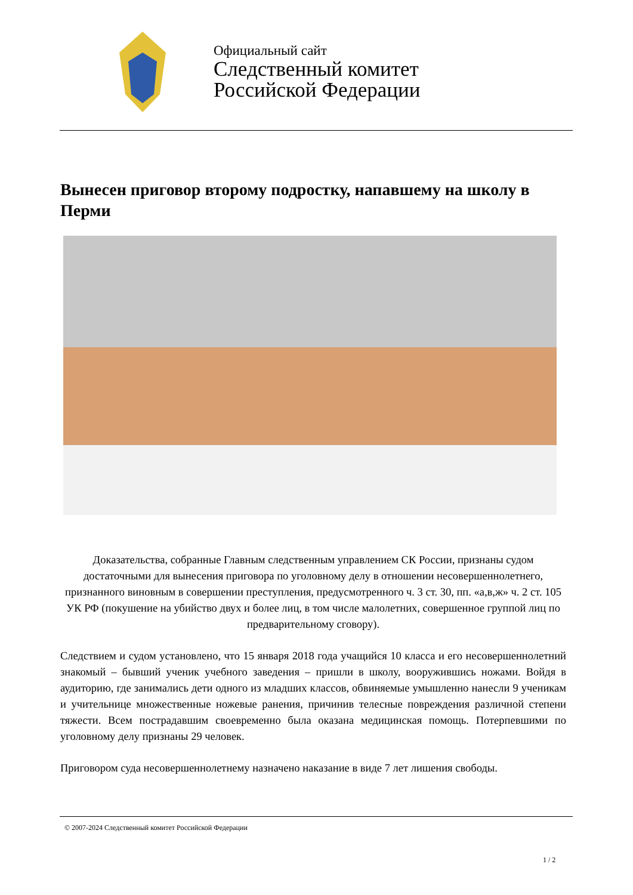Официальный сайт
Следственный комитет
Российской Федерации
Вынесен приговор второму подростку, напавшему на школу в Перми
Доказательства, собранные Главным следственным управлением СК России, признаны судом достаточными для вынесения приговора по уголовному делу в отношении несовершеннолетнего, признанного виновным в совершении преступления, предусмотренного ч. 3 ст. 30, пп. «а,в,ж» ч. 2 ст. 105 УК РФ (покушение на убийство двух и более лиц, в том числе малолетних, совершенное группой лиц по предварительному сговору).
Следствием и судом установлено, что 15 января 2018 года учащийся 10 класса и его несовершеннолетний знакомый – бывший ученик учебного заведения – пришли в школу, вооружившись ножами. Войдя в аудиторию, где занимались дети одного из младших классов, обвиняемые умышленно нанесли 9 ученикам и учительнице множественные ножевые ранения, причинив телесные повреждения различной степени тяжести. Всем пострадавшим своевременно была оказана медицинская помощь. Потерпевшими по уголовному делу признаны 29 человек.
Приговором суда несовершеннолетнему назначено наказание в виде 7 лет лишения свободы.
© 2007-2024 Следственный комитет Российской Федерации
1 / 2